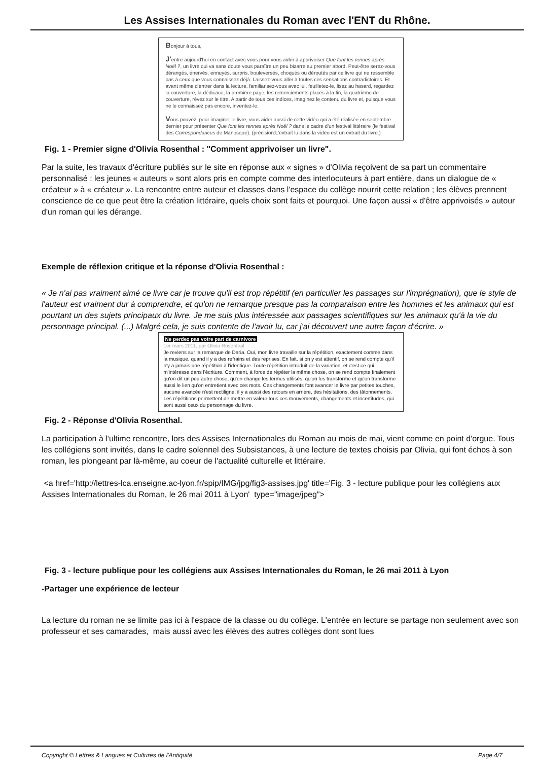Les Assises Internationales du Roman avec l'ENT du Rhône.
Bonjour à tous,
J'entre aujourd'hui en contact avec vous pour vous aider à apprivoiser Que font les rennes après Noël ?, un livre qui va sans doute vous paraître un peu bizarre au premier abord. Peut-être serez-vous dérangés, énervés, ennuyés, surpris, bouleversés, choqués ou déroutés par ce livre qui ne ressemble pas à ceux que vous connaissez déjà. Laissez-vous aller à toutes ces sensations contradictoires. Et avant même d'entrer dans la lecture, familiarisez-vous avec lui, feuilletez-le, lisez au hasard, regardez la couverture, la dédicace, la première page, les remerciements placés à la fin, la quatrième de couverture, rêvez sur le titre. A partir de tous ces indices, imaginez le contenu du livre et, puisque vous ne le connaissez pas encore, inventez-le.
Vous pouvez, pour imaginer le livre, vous aider aussi de cette vidéo qui a été réalisée en septembre dernier pour présenter Que font les rennes après Noël ? dans le cadre d'un festival littéraire (le festival des Correspondances de Manosque). (précision:L'extrait lu dans la vidéo est un extrait du livre.)
Fig. 1 - Premier signe d'Olivia Rosenthal : "Comment apprivoiser un livre".
Par la suite, les travaux d'écriture publiés sur le site en réponse aux « signes » d'Olivia reçoivent de sa part un commentaire personnalisé : les jeunes « auteurs » sont alors pris en compte comme des interlocuteurs à part entière, dans un dialogue de « créateur » à « créateur ». La rencontre entre auteur et classes dans l'espace du collège nourrit cette relation ; les élèves prennent conscience de ce que peut être la création littéraire, quels choix sont faits et pourquoi. Une façon aussi « d'être apprivoisés » autour d'un roman qui les dérange.
Exemple de réflexion critique et la réponse d'Olivia Rosenthal :
« Je n'ai pas vraiment aimé ce livre car je trouve qu'il est trop répétitif (en particulier les passages sur l'imprégnation), que le style de l'auteur est vraiment dur à comprendre, et qu'on ne remarque presque pas la comparaison entre les hommes et les animaux qui est pourtant un des sujets principaux du livre. Je me suis plus intéressée aux passages scientifiques sur les animaux qu'à la vie du personnage principal. (...) Malgré cela, je suis contente de l'avoir lu, car j'ai découvert une autre façon d'écrire. »
Ne perdez pas votre part de carnivore
1er mars 2011, par Olivia Rosenthal
Je reviens sur la remarque de Daria. Oui, mon livre travaille sur la répétition, exactement comme dans la musique, quand il y a des refrains et des reprises. En fait, si on y est attentif, on se rend compte qu'il n'y a jamais une répétition à l'identique. Toute répétition introduit de la variation, et c'est ce qui m'intéresse dans l'écriture. Comment, à force de répéter la même chose, on se rend compte finalement qu'on dit un peu autre chose, qu'on change les termes utilisés, qu'on les transforme et qu'on transforme aussi le lien qu'on entretient avec ces mots. Ces changements font avancer le livre par petites touches, aucune avancée n'est rectiligne, il y a aussi des retours en arrière, des hésitations, des tâtonnements. Les répétitions permettent de mettre en valeur tous ces mouvements, changements et incertitudes, qui sont aussi ceux du personnage du livre.
Fig. 2 - Réponse d'Olivia Rosenthal.
La participation à l'ultime rencontre, lors des Assises Internationales du Roman au mois de mai, vient comme en point d'orgue. Tous les collégiens sont invités, dans le cadre solennel des Subsistances, à une lecture de textes choisis par Olivia, qui font échos à son roman, les plongeant par là-même, au coeur de l'actualité culturelle et littéraire.
<a href='http://lettres-lca.enseigne.ac-lyon.fr/spip/IMG/jpg/fig3-assises.jpg' title='Fig. 3 - lecture publique pour les collégiens aux Assises Internationales du Roman, le 26 mai 2011 à Lyon' type="image/jpeg">
Fig. 3 - lecture publique pour les collégiens aux Assises Internationales du Roman, le 26 mai 2011 à Lyon
-Partager une expérience de lecteur
La lecture du roman ne se limite pas ici à l'espace de la classe ou du collège. L'entrée en lecture se partage non seulement avec son professeur et ses camarades, mais aussi avec les élèves des autres collèges dont sont lues
Copyright © Lettres & Langues et Cultures de l'Antiquité Page 4/7